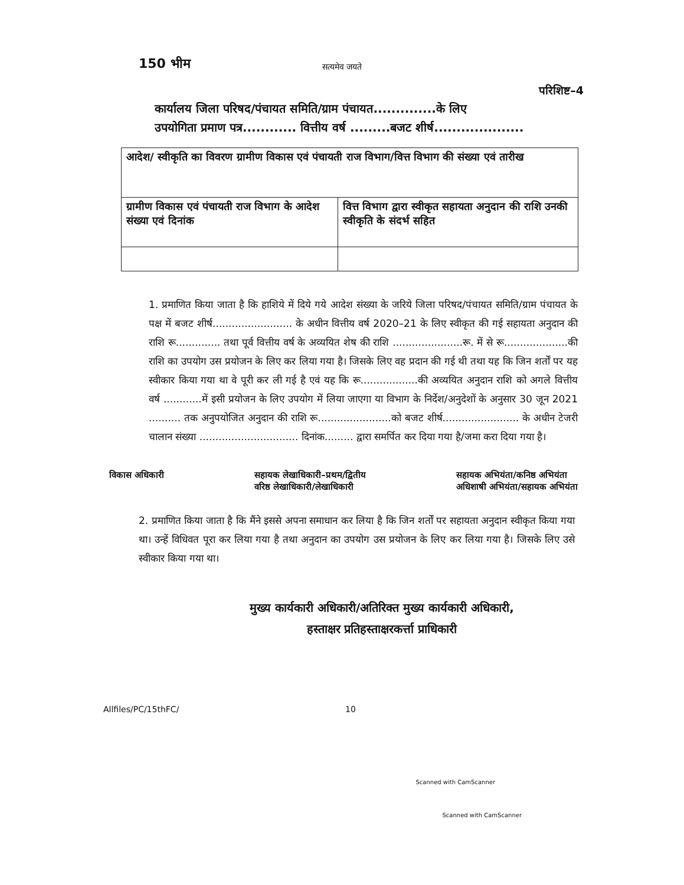150 भीम
सत्यमेव जयते
परिशिष्ट–4
कार्यालय जिला परिषद/पंचायत समिति/ग्राम पंचायत..............के लिए
उपयोगिता प्रमाण पत्र............ वित्तीय वर्ष .........बजट शीर्ष....................
| आदेश/ स्वीकृति का विवरण ग्रामीण विकास एवं पंचायती राज विभाग/वित्त विभाग की संख्या एवं तारीख | |
| ग्रामीण विकास एवं पंचायती राज विभाग के आदेश संख्या एवं दिनांक | वित्त विभाग द्वारा स्वीकृत सहायता अनुदान की राशि उनकी स्वीकृति के संदर्भ सहित |
1. प्रमाणित किया जाता है कि हाशिये में दिये गये आदेश संख्या के जरिये जिला परिषद/पंचायत समिति/ग्राम पंचायत के पक्ष में बजट शीर्ष......................... के अधीन वित्तीय वर्ष 2020–21 के लिए स्वीकृत की गई सहायता अनुदान की राशि रू.............. तथा पूर्व वित्तीय वर्ष के अव्ययित शेष की राशि ......................रू. में से रू....................की राशि का उपयोग उस प्रयोजन के लिए कर लिया गया है। जिसके लिए वह प्रदान की गई थी तथा यह कि जिन शर्तों पर यह स्वीकार किया गया था वे पूरी कर ली गई है एवं यह कि रू..................की अव्ययित अनुदान राशि को अगले वित्तीय वर्ष ............में इसी प्रयोजन के लिए उपयोग में लिया जाएगा या विभाग के निर्देश/अनुदेशों के अनुसार 30 जून 2021 .......... तक अनुपयोजित अनुदान की राशि रू.......................को बजट शीर्ष........................ के अधीन टेजरी चालान संख्या ............................... दिनांक......... द्वारा समर्पित कर दिया गया है/जमा करा दिया गया है।
विकास अधिकारी सहायक लेखाधिकारी–प्रथम/द्वितीय
वरिष्ठ लेखाधिकारी/लेखाधिकारी
सहायक अभियंता/कनिष्ठ अभियंता
अधिशाषी अभियंता/सहायक अभियंता
2. प्रमाणित किया जाता है कि मैंने इससे अपना समाधान कर लिया है कि जिन शर्तों पर सहायता अनुदान स्वीकृत किया गया था। उन्हें विधिवत पूरा कर लिया गया है तथा अनुदान का उपयोग उस प्रयोजन के लिए कर लिया गया है। जिसके लिए उसे स्वीकार किया गया था।
मुख्य कार्यकारी अधिकारी/अतिरिक्त मुख्य कार्यकारी अधिकारी,
हस्ताक्षर प्रतिहस्ताक्षरकर्त्ता प्राधिकारी
Allfiles/PC/15thFC/ 10
Scanned with CamScanner
Scanned with CamScanner